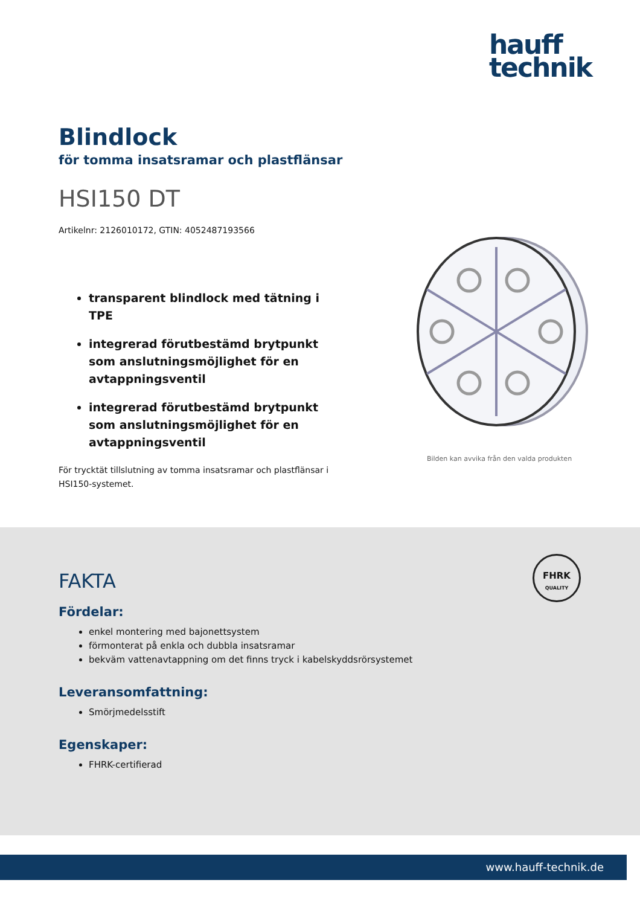hauff
technik
Blindlock
för tomma insatsramar och plastflänsar
HSI150 DT
Artikelnr: 2126010172, GTIN: 4052487193566
transparent blindlock med tätning i TPE
integrerad förutbestämd brytpunkt som anslutningsmöjlighet för en avtappningsventil
integrerad förutbestämd brytpunkt som anslutningsmöjlighet för en avtappningsventil
För trycktät tillslutning av tomma insatsramar och plastflänsar i HSI150-systemet.
Bilden kan avvika från den valda produkten
FHRK
QUALITY
FAKTA
Fördelar:
enkel montering med bajonettsystem
förmonterat på enkla och dubbla insatsramar
bekväm vattenavtappning om det finns tryck i kabelskyddsrörsystemet
Leveransomfattning:
Smörjmedelsstift
Egenskaper:
FHRK-certifierad
www.hauff-technik.de